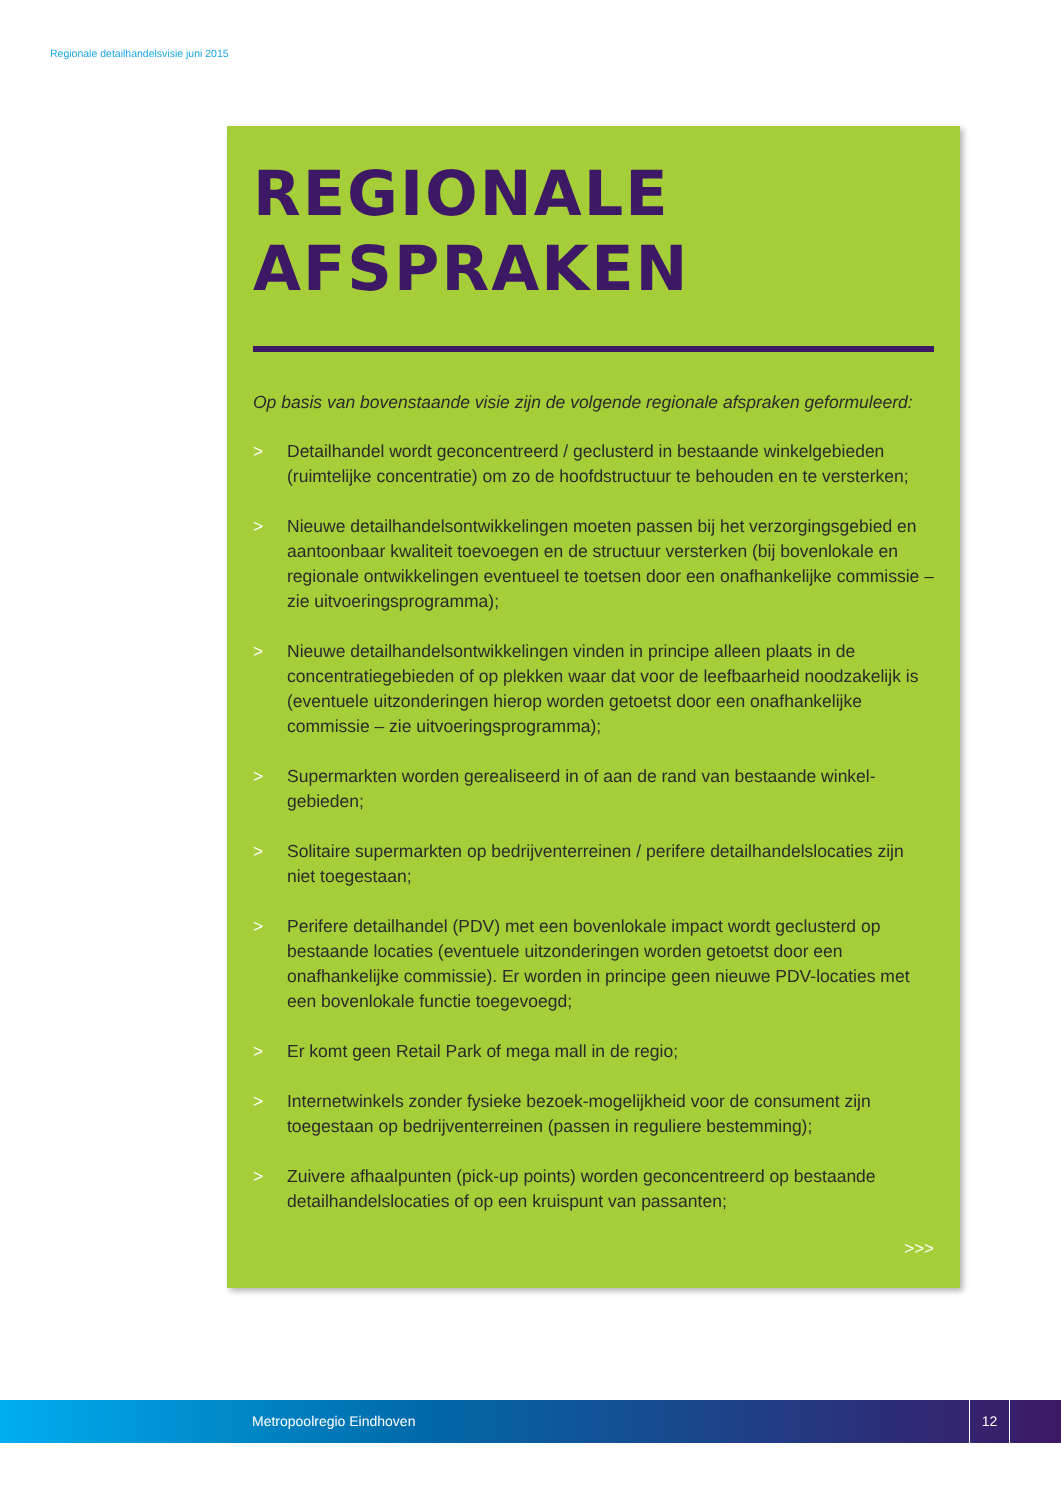Regionale detailhandelsvisie juni 2015
REGIONALE
AFSPRAKEN
Op basis van bovenstaande visie zijn de volgende regionale afspraken geformuleerd:
> Detailhandel wordt geconcentreerd / geclusterd in bestaande winkelgebieden (ruimtelijke concentratie) om zo de hoofdstructuur te behouden en te versterken;
> Nieuwe detailhandelsontwikkelingen moeten passen bij het verzorgingsgebied en aantoonbaar kwaliteit toevoegen en de structuur versterken (bij bovenlokale en regionale ontwikkelingen eventueel te toetsen door een onafhankelijke commissie – zie uitvoeringsprogramma);
> Nieuwe detailhandelsontwikkelingen vinden in principe alleen plaats in de concentratiegebieden of op plekken waar dat voor de leefbaarheid noodzakelijk is (eventuele uitzonderingen hierop worden getoetst door een onafhankelijke commissie – zie uitvoeringsprogramma);
> Supermarkten worden gerealiseerd in of aan de rand van bestaande winkel-gebieden;
> Solitaire supermarkten op bedrijventerreinen / perifere detailhandelslocaties zijn niet toegestaan;
> Perifere detailhandel (PDV) met een bovenlokale impact wordt geclusterd op bestaande locaties (eventuele uitzonderingen worden getoetst door een onafhankelijke commissie). Er worden in principe geen nieuwe PDV-locaties met een bovenlokale functie toegevoegd;
> Er komt geen Retail Park of mega mall in de regio;
> Internetwinkels zonder fysieke bezoek-mogelijkheid voor de consument zijn toegestaan op bedrijventerreinen (passen in reguliere bestemming);
> Zuivere afhaalpunten (pick-up points) worden geconcentreerd op bestaande detailhandelslocaties of op een kruispunt van passanten;
>>>
Metropoolregio Eindhoven
12